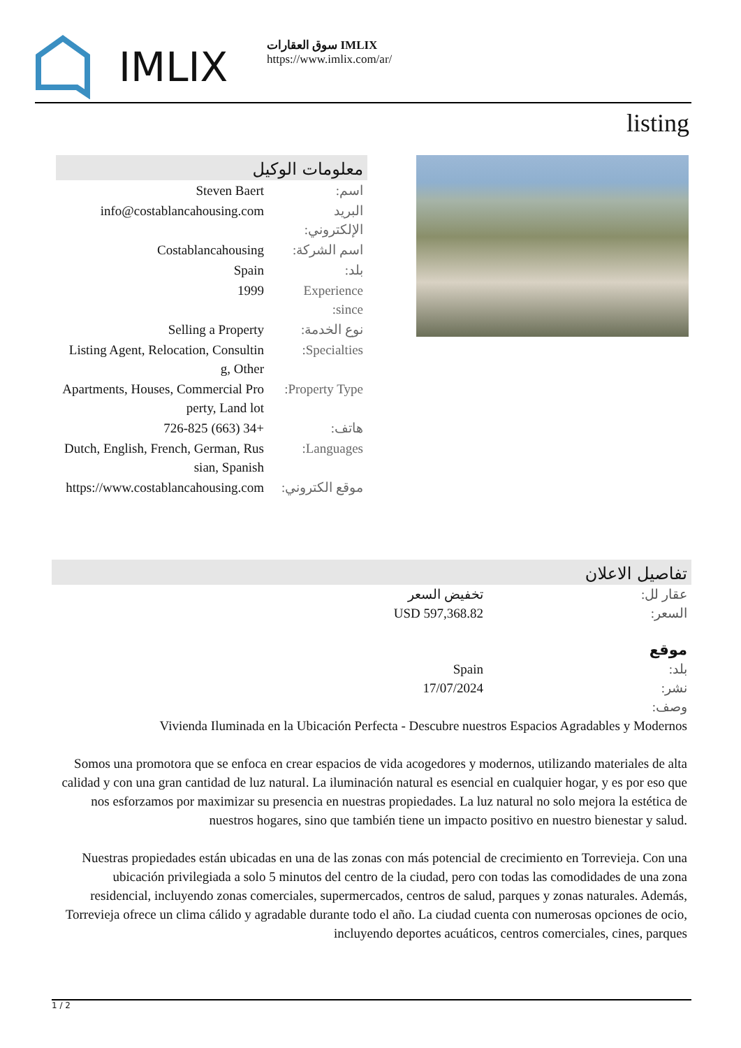IMLIX
سوق العقارات IMLIX
https://www.imlix.com/ar/
listing
معلومات الوكيل
| اسم: | Steven Baert |
| البريد الإلكتروني: | info@costablancahousing.com |
| اسم الشركة: | Costablancahousing |
| بلد: | Spain |
| Experience since: | 1999 |
| نوع الخدمة: | Selling a Property |
| Specialties: | Listing Agent, Relocation, Consulting, Other |
| Property Type: | Apartments, Houses, Commercial Property, Land lot |
| هاتف: | +34 (663) 726-825 |
| Languages: | Dutch, English, French, German, Russian, Spanish |
| موقع الكتروني: | https://www.costablancahousing.com |
تفاصيل الاعلان
| عقار لل: | تخفيض السعر |
| السعر: | USD 597,368.82 |
| موقع | |
| بلد: | Spain |
| نشر: | 17/07/2024 |
| وصف: | |
Vivienda Iluminada en la Ubicación Perfecta - Descubre nuestros Espacios Agradables y Modernos
Somos una promotora que se enfoca en crear espacios de vida acogedores y modernos, utilizando materiales de alta calidad y con una gran cantidad de luz natural. La iluminación natural es esencial en cualquier hogar, y es por eso que nos esforzamos por maximizar su presencia en nuestras propiedades. La luz natural no solo mejora la estética de nuestros hogares, sino que también tiene un impacto positivo en nuestro bienestar y salud.
Nuestras propiedades están ubicadas en una de las zonas con más potencial de crecimiento en Torrevieja. Con una ubicación privilegiada a solo 5 minutos del centro de la ciudad, pero con todas las comodidades de una zona residencial, incluyendo zonas comerciales, supermercados, centros de salud, parques y zonas naturales. Además, Torrevieja ofrece un clima cálido y agradable durante todo el año. La ciudad cuenta con numerosas opciones de ocio, incluyendo deportes acuáticos, centros comerciales, cines, parques
1 / 2